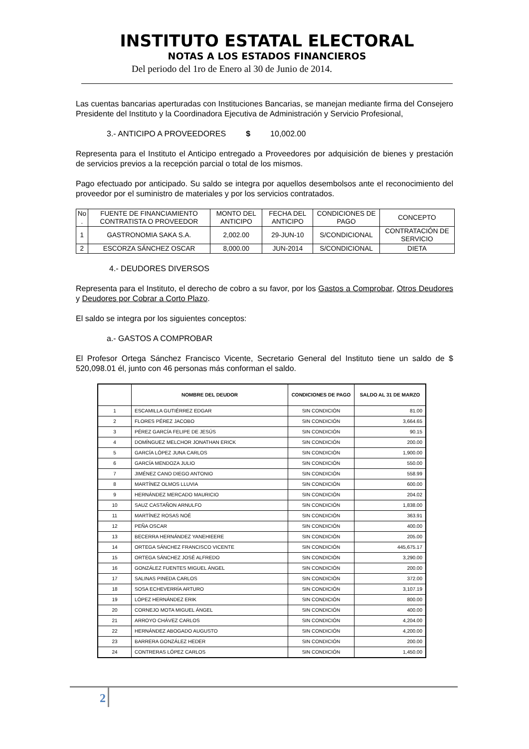INSTITUTO ESTATAL ELECTORAL
NOTAS A LOS ESTADOS FINANCIEROS
Del periodo del 1ro de Enero al 30 de Junio de 2014.
Las cuentas bancarias aperturadas con Instituciones Bancarias, se manejan mediante firma del Consejero Presidente del Instituto y la Coordinadora Ejecutiva de Administración y Servicio Profesional,
3.- ANTICIPO A PROVEEDORES $ 10,002.00
Representa para el Instituto el Anticipo entregado a Proveedores por adquisición de bienes y prestación de servicios previos a la recepción parcial o total de los mismos.
Pago efectuado por anticipado. Su saldo se integra por aquellos desembolsos ante el reconocimiento del proveedor por el suministro de materiales y por los servicios contratados.
| No . | FUENTE DE FINANCIAMIENTO CONTRATISTA O PROVEEDOR | MONTO DEL ANTICIPO | FECHA DEL ANTICIPO | CONDICIONES DE PAGO | CONCEPTO |
| --- | --- | --- | --- | --- | --- |
| 1 | GASTRONOMIA SAKA S.A. | 2,002.00 | 29-JUN-10 | S/CONDICIONAL | CONTRATACIÓN DE SERVICIO |
| 2 | ESCORZA SÁNCHEZ OSCAR | 8,000.00 | JUN-2014 | S/CONDICIONAL | DIETA |
4.- DEUDORES DIVERSOS
Representa para el Instituto, el derecho de cobro a su favor, por los Gastos a Comprobar, Otros Deudores y Deudores por Cobrar a Corto Plazo.
El saldo se integra por los siguientes conceptos:
a.- GASTOS A COMPROBAR
El Profesor Ortega Sánchez Francisco Vicente, Secretario General del Instituto tiene un saldo de $ 520,098.01 él, junto con 46 personas más conforman el saldo.
| | NOMBRE DEL DEUDOR | CONDICIONES DE PAGO | SALDO AL 31 DE MARZO |
| --- | --- | --- | --- |
| 1 | ESCAMILLA GUTIÉRREZ EDGAR | SIN CONDICIÓN | 81.00 |
| 2 | FLORES PÉREZ JACOBO | SIN CONDICIÓN | 3,664.65 |
| 3 | PÉREZ GARCÍA FELIPE DE JESÚS | SIN CONDICIÓN | 90.15 |
| 4 | DOMÍNGUEZ MELCHOR JONATHAN ERICK | SIN CONDICIÓN | 200.00 |
| 5 | GARCÍA LÓPEZ JUNA CARLOS | SIN CONDICIÓN | 1,900.00 |
| 6 | GARCÍA MENDOZA JULIO | SIN CONDICIÓN | 550.00 |
| 7 | JIMÉNEZ CANO DIEGO ANTONIO | SIN CONDICIÓN | 558.99 |
| 8 | MARTÍNEZ OLMOS LLUVIA | SIN CONDICIÓN | 600.00 |
| 9 | HERNÁNDEZ MERCADO MAURICIO | SIN CONDICIÓN | 204.02 |
| 10 | SAUZ CASTAÑON ARNULFO | SIN CONDICIÓN | 1,838.00 |
| 11 | MARTÍNEZ ROSAS NOÉ | SIN CONDICIÓN | 363.91 |
| 12 | PEÑA OSCAR | SIN CONDICIÓN | 400.00 |
| 13 | BECERRA HERNÁNDEZ YANEHIEERE | SIN CONDICIÓN | 205.00 |
| 14 | ORTEGA SÁNCHEZ FRANCISCO VICENTE | SIN CONDICIÓN | 445,675.17 |
| 15 | ORTEGA SÁNCHEZ JOSÉ ALFREDO | SIN CONDICIÓN | 3,290.00 |
| 16 | GONZÁLEZ FUENTES MIGUEL ÁNGEL | SIN CONDICIÓN | 200.00 |
| 17 | SALINAS PINEDA CARLOS | SIN CONDICIÓN | 372.00 |
| 18 | SOSA ECHEVERRÍA ARTURO | SIN CONDICIÓN | 3,107.19 |
| 19 | LÓPEZ HERNÁNDEZ ERIK | SIN CONDICIÓN | 800.00 |
| 20 | CORNEJO MOTA MIGUEL ÁNGEL | SIN CONDICIÓN | 400.00 |
| 21 | ARROYO CHÁVEZ CARLOS | SIN CONDICIÓN | 4,204.00 |
| 22 | HERNÁNDEZ ABOGADO AUGUSTO | SIN CONDICIÓN | 4,200.00 |
| 23 | BARRERA GONZÁLEZ HEDER | SIN CONDICIÓN | 200.00 |
| 24 | CONTRERAS LÓPEZ CARLOS | SIN CONDICIÓN | 1,450.00 |
2